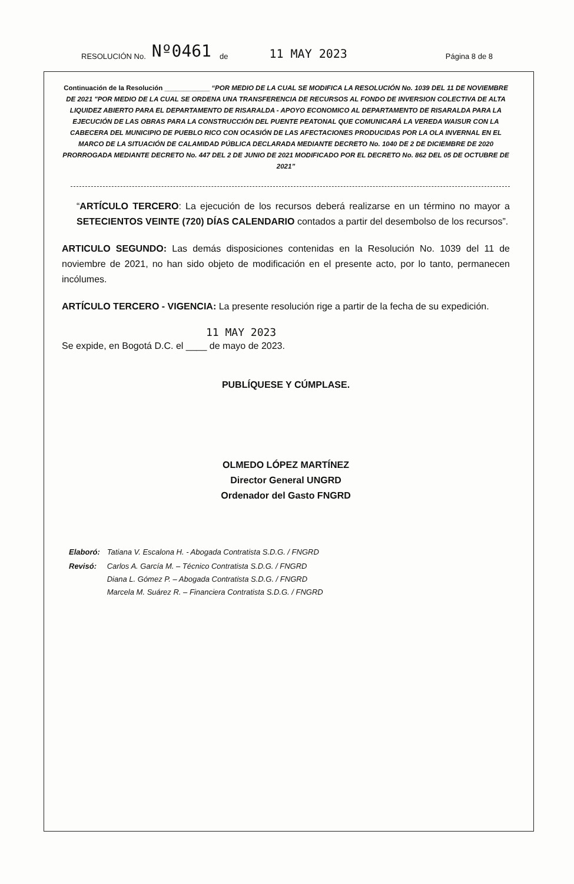RESOLUCIÓN No. Nº0461 de 11 MAY 2023 Página 8 de 8
Continuación de la Resolución ____________ “POR MEDIO DE LA CUAL SE MODIFICA LA RESOLUCIÓN No. 1039 DEL 11 DE NOVIEMBRE DE 2021 "POR MEDIO DE LA CUAL SE ORDENA UNA TRANSFERENCIA DE RECURSOS AL FONDO DE INVERSION COLECTIVA DE ALTA LIQUIDEZ ABIERTO PARA EL DEPARTAMENTO DE RISARALDA - APOYO ECONOMICO AL DEPARTAMENTO DE RISARALDA PARA LA EJECUCIÓN DE LAS OBRAS PARA LA CONSTRUCCIÓN DEL PUENTE PEATONAL QUE COMUNICARÁ LA VEREDA WAISUR CON LA CABECERA DEL MUNICIPIO DE PUEBLO RICO CON OCASIÓN DE LAS AFECTACIONES PRODUCIDAS POR LA OLA INVERNAL EN EL MARCO DE LA SITUACIÓN DE CALAMIDAD PÚBLICA DECLARADA MEDIANTE DECRETO No. 1040 DE 2 DE DICIEMBRE DE 2020 PRORROGADA MEDIANTE DECRETO No. 447 DEL 2 DE JUNIO DE 2021 MODIFICADO POR EL DECRETO No. 862 DEL 05 DE OCTUBRE DE 2021”
“ARTÍCULO TERCERO: La ejecución de los recursos deberá realizarse en un término no mayor a SETECIENTOS VEINTE (720) DÍAS CALENDARIO contados a partir del desembolso de los recursos”.
ARTICULO SEGUNDO: Las demás disposiciones contenidas en la Resolución No. 1039 del 11 de noviembre de 2021, no han sido objeto de modificación en el presente acto, por lo tanto, permanecen incólumes.
ARTÍCULO TERCERO - VIGENCIA: La presente resolución rige a partir de la fecha de su expedición.
11 MAY 2023
Se expide, en Bogotá D.C. el ____ de mayo de 2023.
PUBLÍQUESE Y CÚMPLASE.
OLMEDO LÓPEZ MARTÍNEZ
Director General UNGRD
Ordenador del Gasto FNGRD
| Elaboró: | Tatiana V. Escalona H. - Abogada Contratista S.D.G. / FNGRD |
| Revisó: | Carlos A. García M. – Técnico Contratista S.D.G. / FNGRD Diana L. Gómez P. – Abogada Contratista S.D.G. / FNGRD Marcela M. Suárez R. – Financiera Contratista S.D.G. / FNGRD |